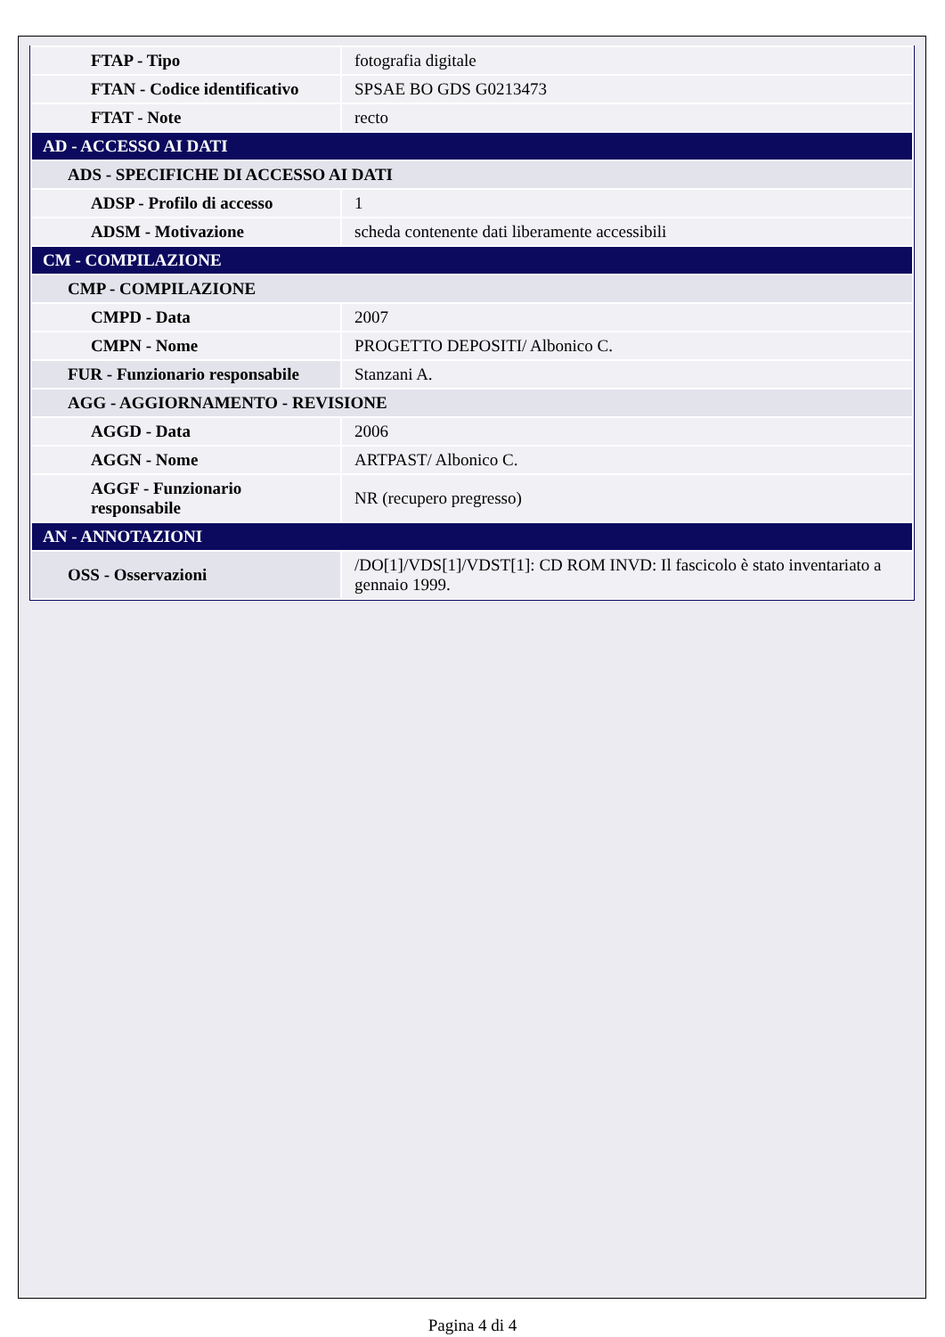| FTAP - Tipo | fotografia digitale |
| FTAN - Codice identificativo | SPSAE BO GDS G0213473 |
| FTAT - Note | recto |
| AD - ACCESSO AI DATI | |
| ADS - SPECIFICHE DI ACCESSO AI DATI | |
| ADSP - Profilo di accesso | 1 |
| ADSM - Motivazione | scheda contenente dati liberamente accessibili |
| CM - COMPILAZIONE | |
| CMP - COMPILAZIONE | |
| CMPD - Data | 2007 |
| CMPN - Nome | PROGETTO DEPOSITI/ Albonico C. |
| FUR - Funzionario responsabile | Stanzani A. |
| AGG - AGGIORNAMENTO - REVISIONE | |
| AGGD - Data | 2006 |
| AGGN - Nome | ARTPAST/ Albonico C. |
| AGGF - Funzionario responsabile | NR (recupero pregresso) |
| AN - ANNOTAZIONI | |
| OSS - Osservazioni | /DO[1]/VDS[1]/VDST[1]: CD ROM INVD: Il fascicolo è stato inventariato a gennaio 1999. |
Pagina 4 di 4